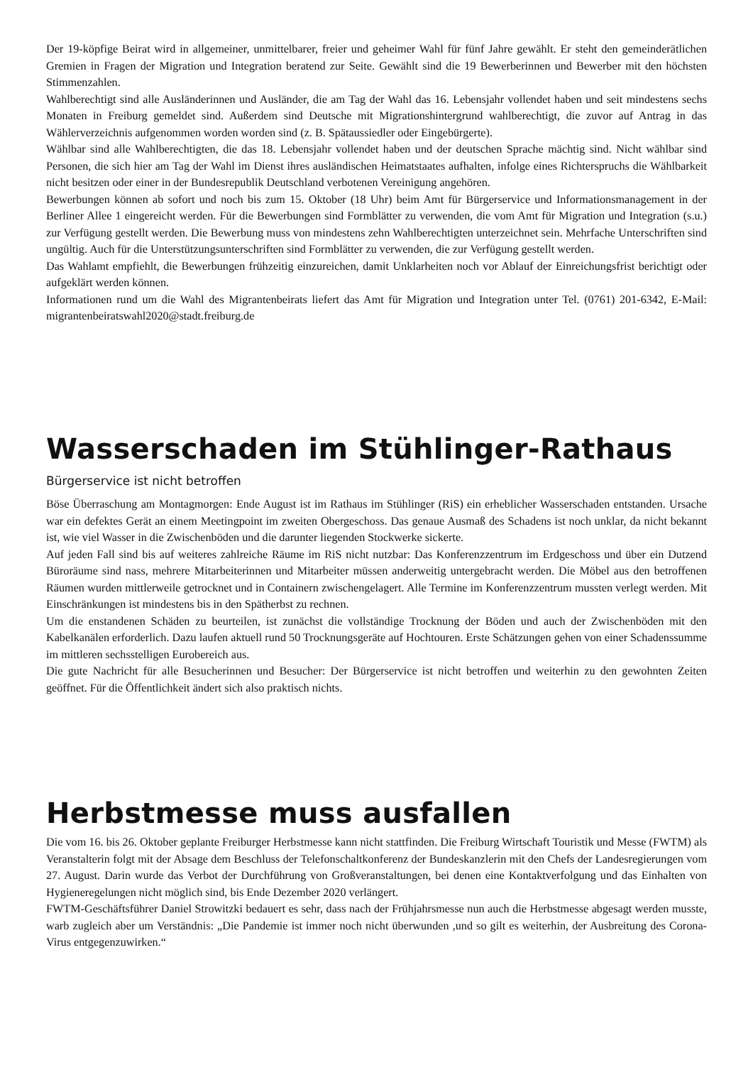Der 19-köpfige Beirat wird in allgemeiner, unmittelbarer, freier und geheimer Wahl für fünf Jahre gewählt. Er steht den gemeinderätlichen Gremien in Fragen der Migration und Integration beratend zur Seite. Gewählt sind die 19 Bewerberinnen und Bewerber mit den höchsten Stimmenzahlen.
Wahlberechtigt sind alle Ausländerinnen und Ausländer, die am Tag der Wahl das 16. Lebensjahr vollendet haben und seit mindestens sechs Monaten in Freiburg gemeldet sind. Außerdem sind Deutsche mit Migrationshintergrund wahlberechtigt, die zuvor auf Antrag in das Wählerverzeichnis aufgenommen worden worden sind (z. B. Spätaussiedler oder Eingebürgerte).
Wählbar sind alle Wahlberechtigten, die das 18. Lebensjahr vollendet haben und der deutschen Sprache mächtig sind. Nicht wählbar sind Personen, die sich hier am Tag der Wahl im Dienst ihres ausländischen Heimatstaates aufhalten, infolge eines Richterspruchs die Wählbarkeit nicht besitzen oder einer in der Bundesrepublik Deutschland verbotenen Vereinigung angehören.
Bewerbungen können ab sofort und noch bis zum 15. Oktober (18 Uhr) beim Amt für Bürgerservice und Informationsmanagement in der Berliner Allee 1 eingereicht werden. Für die Bewerbungen sind Formblätter zu verwenden, die vom Amt für Migration und Integration (s.u.) zur Verfügung gestellt werden. Die Bewerbung muss von mindestens zehn Wahlberechtigten unterzeichnet sein. Mehrfache Unterschriften sind ungültig. Auch für die Unterstützungsunterschriften sind Formblätter zu verwenden, die zur Verfügung gestellt werden.
Das Wahlamt empfiehlt, die Bewerbungen frühzeitig einzureichen, damit Unklarheiten noch vor Ablauf der Einreichungsfrist berichtigt oder aufgeklärt werden können.
Informationen rund um die Wahl des Migrantenbeirats liefert das Amt für Migration und Integration unter Tel. (0761) 201-6342, E-Mail: migrantenbeiratswahl2020@stadt.freiburg.de
Wasserschaden im Stühlinger-Rathaus
Bürgerservice ist nicht betroffen
Böse Überraschung am Montagmorgen: Ende August ist im Rathaus im Stühlinger (RiS) ein erheblicher Wasserschaden entstanden. Ursache war ein defektes Gerät an einem Meetingpoint im zweiten Obergeschoss. Das genaue Ausmaß des Schadens ist noch unklar, da nicht bekannt ist, wie viel Wasser in die Zwischenböden und die darunter liegenden Stockwerke sickerte.
Auf jeden Fall sind bis auf weiteres zahlreiche Räume im RiS nicht nutzbar: Das Konferenzzentrum im Erdgeschoss und über ein Dutzend Büroräume sind nass, mehrere Mitarbeiterinnen und Mitarbeiter müssen anderweitig untergebracht werden. Die Möbel aus den betroffenen Räumen wurden mittlerweile getrocknet und in Containern zwischengelagert. Alle Termine im Konferenzzentrum mussten verlegt werden. Mit Einschränkungen ist mindestens bis in den Spätherbst zu rechnen.
Um die enstandenen Schäden zu beurteilen, ist zunächst die vollständige Trocknung der Böden und auch der Zwischenböden mit den Kabelkanälen erforderlich. Dazu laufen aktuell rund 50 Trocknungsgeräte auf Hochtouren. Erste Schätzungen gehen von einer Schadenssumme im mittleren sechsstelligen Eurobereich aus.
Die gute Nachricht für alle Besucherinnen und Besucher: Der Bürgerservice ist nicht betroffen und weiterhin zu den gewohnten Zeiten geöffnet. Für die Öffentlichkeit ändert sich also praktisch nichts.
Herbstmesse muss ausfallen
Die vom 16. bis 26. Oktober geplante Freiburger Herbstmesse kann nicht stattfinden. Die Freiburg Wirtschaft Touristik und Messe (FWTM) als Veranstalterin folgt mit der Absage dem Beschluss der Telefonschaltkonferenz der Bundeskanzlerin mit den Chefs der Landesregierungen vom 27. August. Darin wurde das Verbot der Durchführung von Großveranstaltungen, bei denen eine Kontaktverfolgung und das Einhalten von Hygieneregelungen nicht möglich sind, bis Ende Dezember 2020 verlängert.
FWTM-Geschäftsführer Daniel Strowitzki bedauert es sehr, dass nach der Frühjahrsmesse nun auch die Herbstmesse abgesagt werden musste, warb zugleich aber um Verständnis: „Die Pandemie ist immer noch nicht überwunden ,und so gilt es weiterhin, der Ausbreitung des Corona-Virus entgegenzuwirken.“